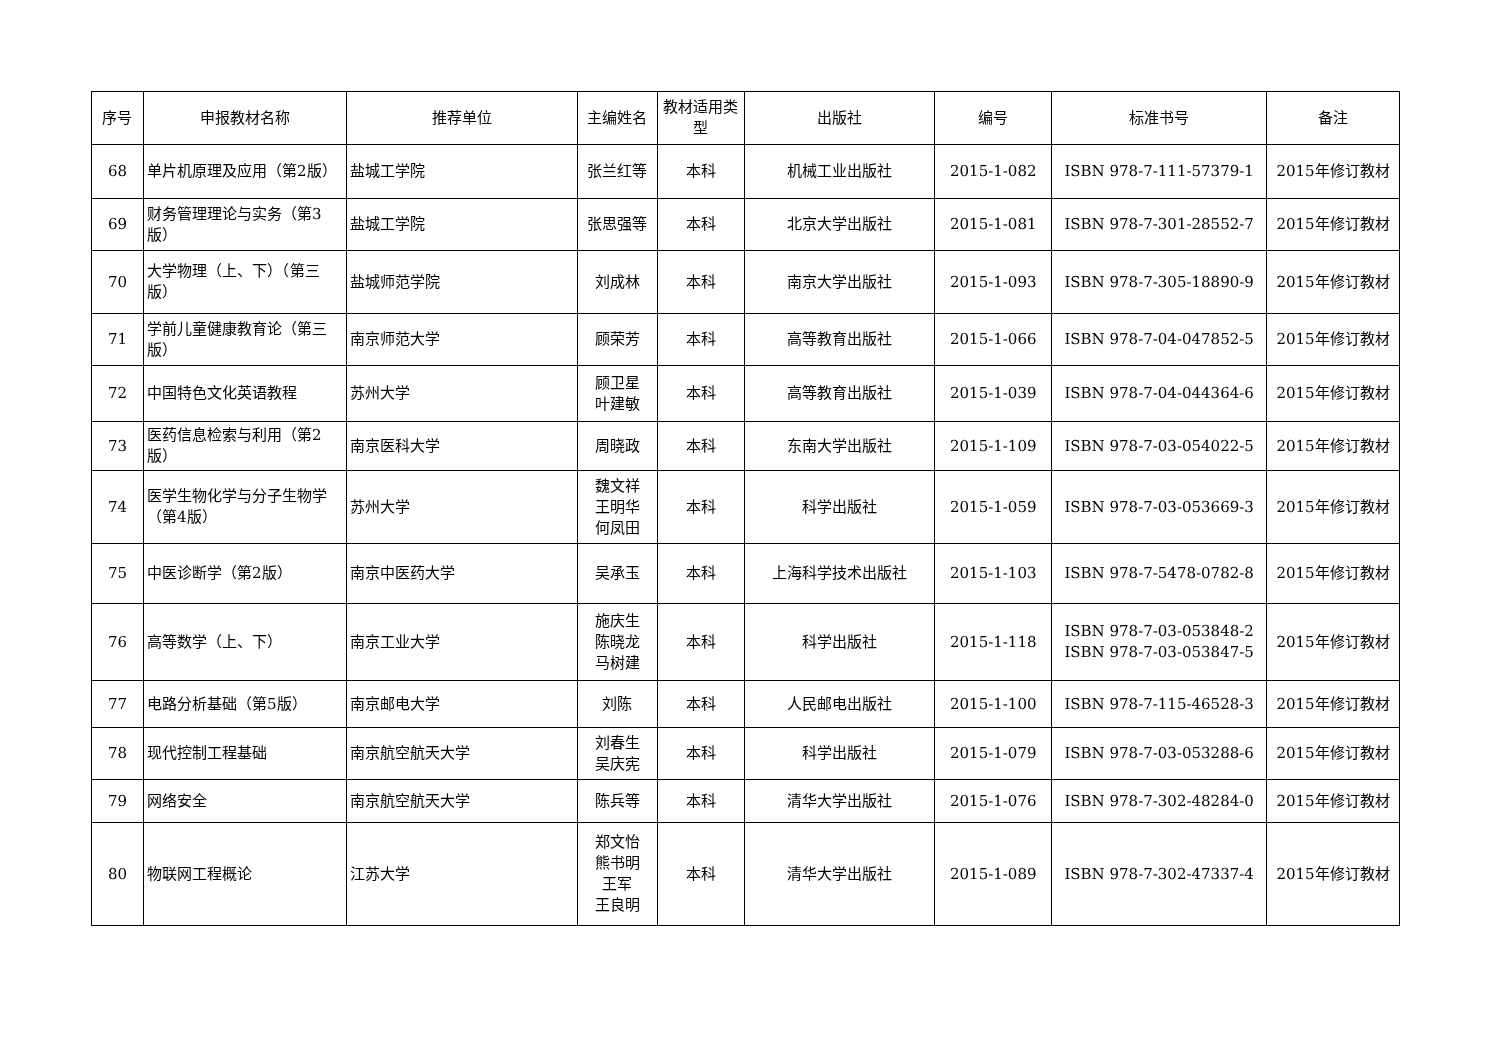| 序号 | 申报教材名称 | 推荐单位 | 主编姓名 | 教材适用类型 | 出版社 | 编号 | 标准书号 | 备注 |
| --- | --- | --- | --- | --- | --- | --- | --- | --- |
| 68 | 单片机原理及应用（第2版） | 盐城工学院 | 张兰红等 | 本科 | 机械工业出版社 | 2015-1-082 | ISBN 978-7-111-57379-1 | 2015年修订教材 |
| 69 | 财务管理理论与实务（第3版） | 盐城工学院 | 张思强等 | 本科 | 北京大学出版社 | 2015-1-081 | ISBN 978-7-301-28552-7 | 2015年修订教材 |
| 70 | 大学物理（上、下）（第三版） | 盐城师范学院 | 刘成林 | 本科 | 南京大学出版社 | 2015-1-093 | ISBN 978-7-305-18890-9 | 2015年修订教材 |
| 71 | 学前儿童健康教育论（第三版） | 南京师范大学 | 顾荣芳 | 本科 | 高等教育出版社 | 2015-1-066 | ISBN 978-7-04-047852-5 | 2015年修订教材 |
| 72 | 中国特色文化英语教程 | 苏州大学 | 顾卫星 叶建敏 | 本科 | 高等教育出版社 | 2015-1-039 | ISBN 978-7-04-044364-6 | 2015年修订教材 |
| 73 | 医药信息检索与利用（第2版） | 南京医科大学 | 周晓政 | 本科 | 东南大学出版社 | 2015-1-109 | ISBN 978-7-03-054022-5 | 2015年修订教材 |
| 74 | 医学生物化学与分子生物学（第4版） | 苏州大学 | 魏文祥 王明华 何凤田 | 本科 | 科学出版社 | 2015-1-059 | ISBN 978-7-03-053669-3 | 2015年修订教材 |
| 75 | 中医诊断学（第2版） | 南京中医药大学 | 吴承玉 | 本科 | 上海科学技术出版社 | 2015-1-103 | ISBN 978-7-5478-0782-8 | 2015年修订教材 |
| 76 | 高等数学（上、下） | 南京工业大学 | 施庆生 陈晓龙 马树建 | 本科 | 科学出版社 | 2015-1-118 | ISBN 978-7-03-053848-2 ISBN 978-7-03-053847-5 | 2015年修订教材 |
| 77 | 电路分析基础（第5版） | 南京邮电大学 | 刘陈 | 本科 | 人民邮电出版社 | 2015-1-100 | ISBN 978-7-115-46528-3 | 2015年修订教材 |
| 78 | 现代控制工程基础 | 南京航空航天大学 | 刘春生 吴庆宪 | 本科 | 科学出版社 | 2015-1-079 | ISBN 978-7-03-053288-6 | 2015年修订教材 |
| 79 | 网络安全 | 南京航空航天大学 | 陈兵等 | 本科 | 清华大学出版社 | 2015-1-076 | ISBN 978-7-302-48284-0 | 2015年修订教材 |
| 80 | 物联网工程概论 | 江苏大学 | 郑文怡 熊书明 王军 王良明 | 本科 | 清华大学出版社 | 2015-1-089 | ISBN 978-7-302-47337-4 | 2015年修订教材 |